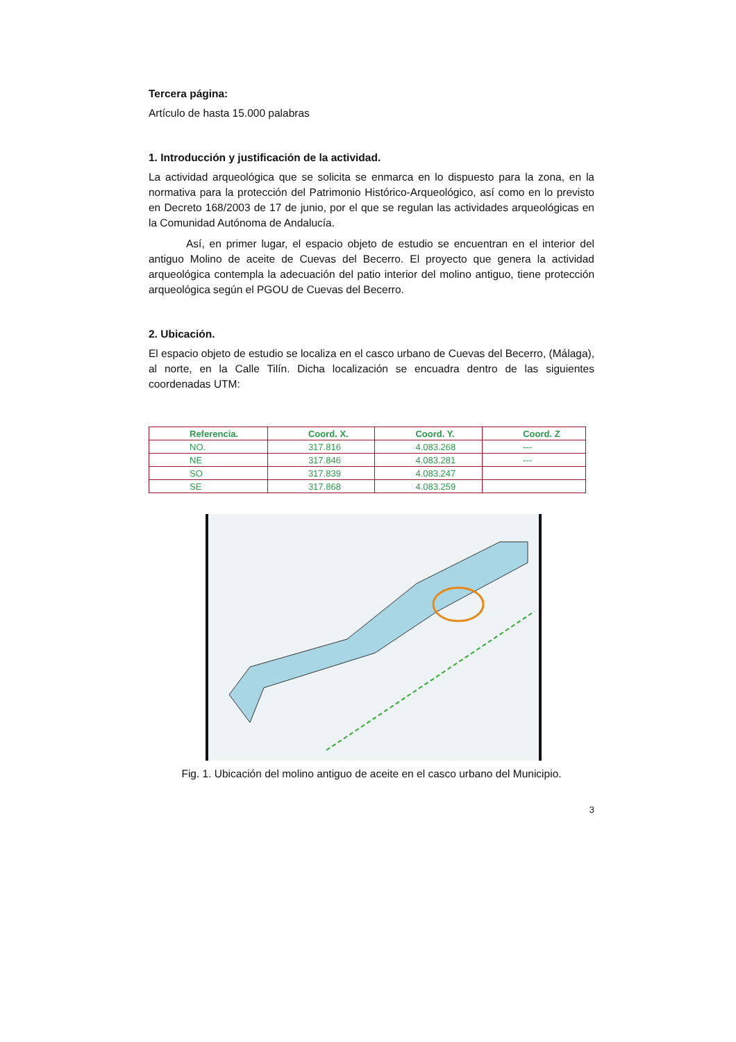Tercera página:
Artículo de hasta 15.000 palabras
1. Introducción y justificación de la actividad.
La actividad arqueológica que se solicita se enmarca en lo dispuesto para la zona, en la normativa para la protección del Patrimonio Histórico-Arqueológico, así como en lo previsto en Decreto 168/2003 de 17 de junio, por el que se regulan las actividades arqueológicas en la Comunidad Autónoma de Andalucía.
Así, en primer lugar, el espacio objeto de estudio se encuentran en el interior del antiguo Molino de aceite de Cuevas del Becerro. El proyecto que genera la actividad arqueológica contempla la adecuación del patio interior del molino antiguo, tiene protección arqueológica según el PGOU de Cuevas del Becerro.
2. Ubicación.
El espacio objeto de estudio se localiza en el casco urbano de Cuevas del Becerro, (Málaga), al norte, en la Calle Tilín. Dicha localización se encuadra dentro de las siguientes coordenadas UTM:
| Referencia. | Coord. X. | Coord. Y. | Coord. Z |
| --- | --- | --- | --- |
| NO. | 317.816 | 4.083.268 | --- |
| NE | 317.846 | 4.083.281 | --- |
| SO | 317.839 | 4.083.247 | |
| SE | 317.868 | 4.083.259 | |
Fig. 1. Ubicación del molino antiguo de aceite en el casco urbano del Municipio.
3